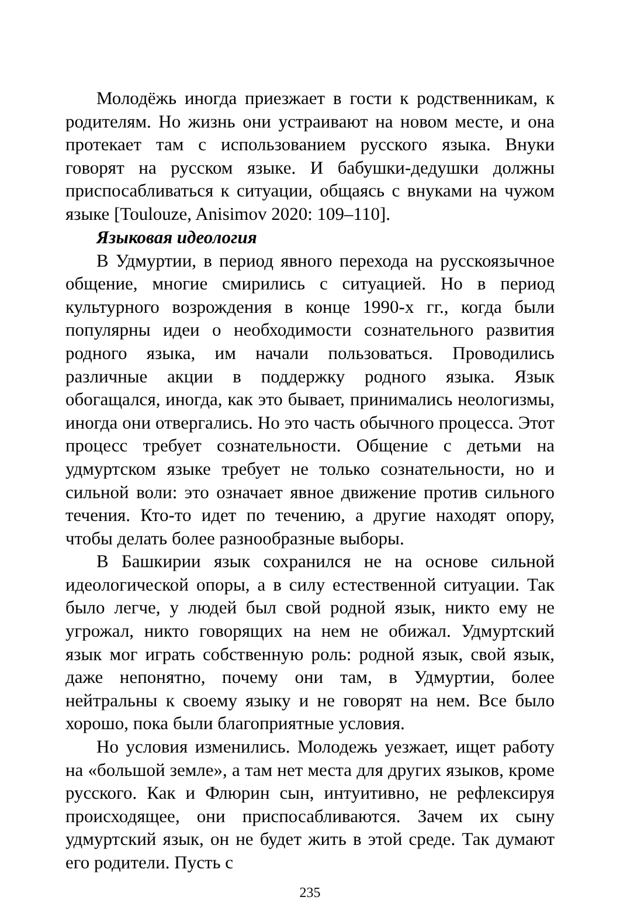Молодёжь иногда приезжает в гости к родственникам, к родителям. Но жизнь они устраивают на новом месте, и она протекает там с использованием русского языка. Внуки говорят на русском языке. И бабушки-дедушки должны приспосабливаться к ситуации, общаясь с внуками на чужом языке [Toulouze, Anisimov 2020: 109–110].
Языковая идеология
В Удмуртии, в период явного перехода на русскоязычное общение, многие смирились с ситуацией. Но в период культурного возрождения в конце 1990-х гг., когда были популярны идеи о необходимости сознательного развития родного языка, им начали пользоваться. Проводились различные акции в поддержку родного языка. Язык обогащался, иногда, как это бывает, принимались неологизмы, иногда они отвергались. Но это часть обычного процесса. Этот процесс требует сознательности. Общение с детьми на удмуртском языке требует не только сознательности, но и сильной воли: это означает явное движение против сильного течения. Кто-то идет по течению, а другие находят опору, чтобы делать более разнообразные выборы.
В Башкирии язык сохранился не на основе сильной идеологической опоры, а в силу естественной ситуации. Так было легче, у людей был свой родной язык, никто ему не угрожал, никто говорящих на нем не обижал. Удмуртский язык мог играть собственную роль: родной язык, свой язык, даже непонятно, почему они там, в Удмуртии, более нейтральны к своему языку и не говорят на нем. Все было хорошо, пока были благоприятные условия.
Но условия изменились. Молодежь уезжает, ищет работу на «большой земле», а там нет места для других языков, кроме русского. Как и Флюрин сын, интуитивно, не рефлексируя происходящее, они приспосабливаются. Зачем их сыну удмуртский язык, он не будет жить в этой среде. Так думают его родители. Пусть с
235